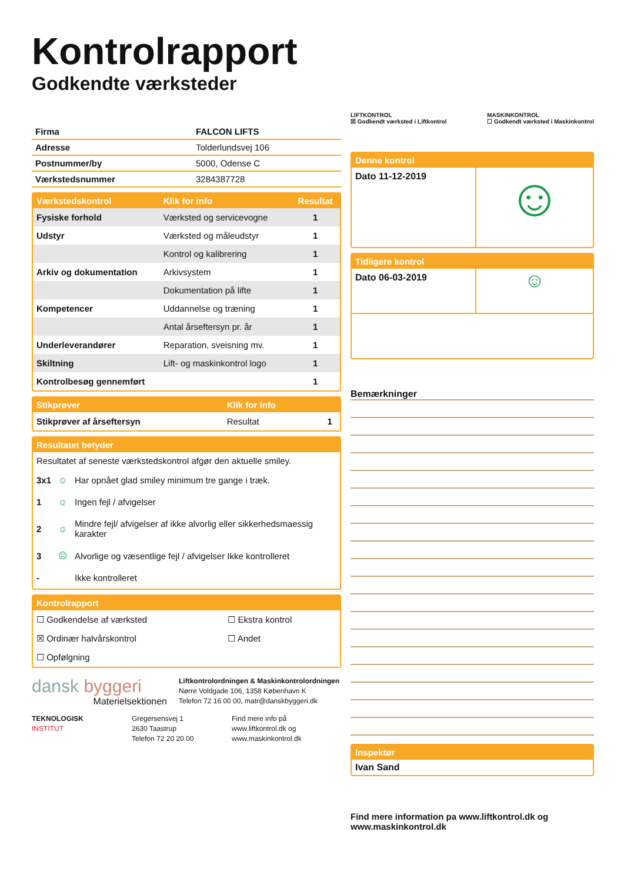Kontrolrapport
Godkendte værksteder
| Firma | FALCON LIFTS |
| Adresse | Tolderlundsvej 106 |
| Postnummer/by | 5000, Odense C |
| Værkstedsnummer | 3284387728 |
| Værkstedskontrol | Klik for info | Resultat |
| --- | --- | --- |
| Fysiske forhold | Værksted og servicevogne | 1 |
| Udstyr | Værksted og måleudstyr | 1 |
| | Kontrol og kalibrering | 1 |
| Arkiv og dokumentation | Arkivsystem | 1 |
| | Dokumentation på lifte | 1 |
| Kompetencer | Uddannelse og træning | 1 |
| | Antal årseftersyn pr. år | 1 |
| Underleverandører | Reparation, sveisning mv. | 1 |
| Skiltning | Lift- og maskinkontrol logo | 1 |
| Kontrolbesøg gennemført | | 1 |
| Stikprøver | Klik for info | |
| --- | --- | --- |
| Stikprøver af årseftersyn | Resultat | 1 |
Resultatet betyder
Resultatet af seneste værkstedskontrol afgør den aktuelle smiley.
| 3x1 | ☺ | Har opnået glad smiley minimum tre gange i træk. |
| 1 | ☺ | Ingen fejl / afvigelser |
| 2 | ☺ | Mindre fejl/ afvigelser af ikke alvorlig eller sikkerhedsmaessig karakter |
| 3 | ☹ | Alvorlige og væsentlige fejl / afvigelser Ikke kontrolleret |
| - | | Ikke kontrolleret |
Kontrolrapport
| ☐ Godkendelse af værksted | ☐ Ekstra kontrol |
| ☒ Ordinær halvårskontrol | ☐ Andet |
| ☐ Opfølgning | |
dansk byggeri
Materielsektionen
Liftkontrolordningen & Maskinkontrolordningen
Nørre Voldgade 106, 1358 København K
Telefon 72 16 00 00, matr@danskbyggeri.dk
TEKNOLOGISK
INSTITUT
Gregersensvej 1
2630 Taastrup
Telefon 72 20 20 00
Find mere info på
www.liftkontrol.dk og
www.maskinkontrol.dk
LIFTKONTROL
☒ Godkendt værksted i Liftkontrol
MASKINKONTROL
☐ Godkendt værksted i Maskinkontrol
Denne kontrol
Dato 11-12-2019
☺
Tidligere kontrol
Dato 06-03-2019
☺
Bemærkninger
Inspektør
Ivan Sand
Find mere information pa www.liftkontrol.dk og www.maskinkontrol.dk